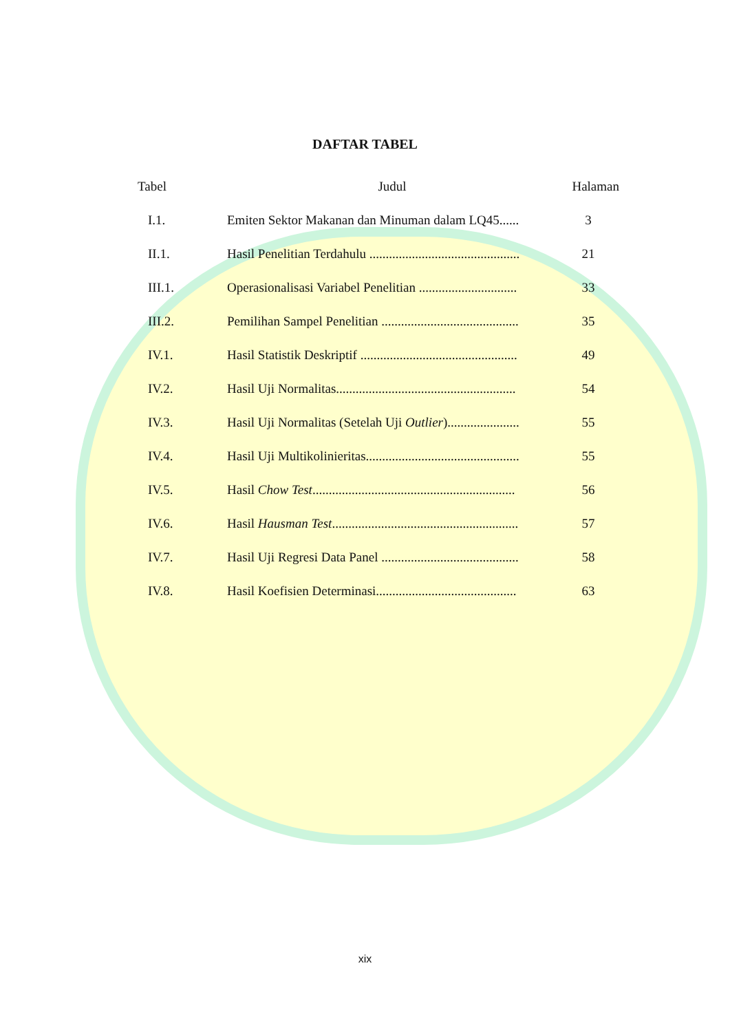DAFTAR TABEL
| Tabel | Judul | Halaman |
| --- | --- | --- |
| I.1. | Emiten Sektor Makanan dan Minuman dalam LQ45...... | 3 |
| II.1. | Hasil Penelitian Terdahulu .............................................. | 21 |
| III.1. | Operasionalisasi Variabel Penelitian .............................. | 33 |
| III.2. | Pemilihan Sampel Penelitian .......................................... | 35 |
| IV.1. | Hasil Statistik Deskriptif ................................................ | 49 |
| IV.2. | Hasil Uji Normalitas....................................................... | 54 |
| IV.3. | Hasil Uji Normalitas (Setelah Uji Outlier )...................... | 55 |
| IV.4. | Hasil Uji Multikolinieritas............................................... | 55 |
| IV.5. | Hasil Chow Test .............................................................. | 56 |
| IV.6. | Hasil Hausman Test ......................................................... | 57 |
| IV.7. | Hasil Uji Regresi Data Panel .......................................... | 58 |
| IV.8. | Hasil Koefisien Determinasi........................................... | 63 |
xix